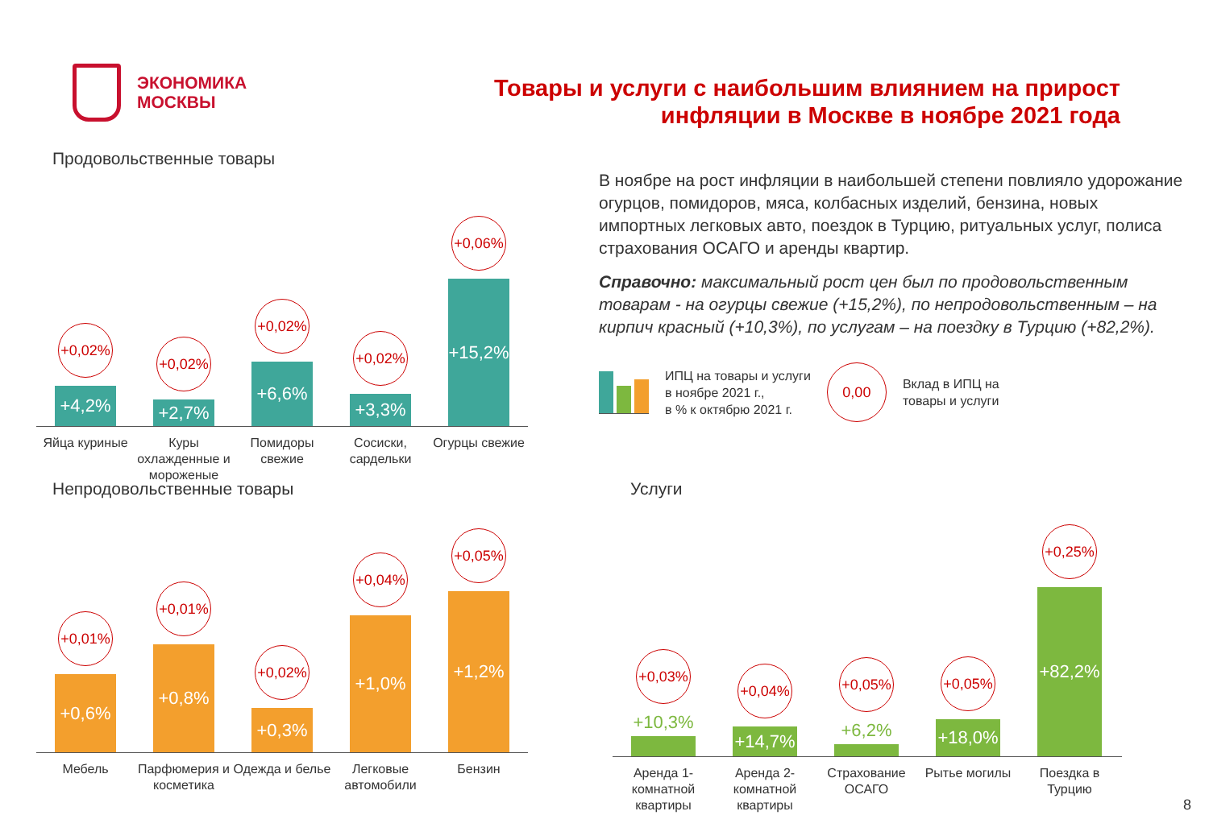ЭКОНОМИКА
МОСКВЫ
Товары и услуги с наибольшим влиянием на прирост
инфляции в Москве в ноябре 2021 года
Продовольственные товары
+0,02%
+4,2%
+0,02%
+2,7%
+0,02%
+6,6%
+0,02%
+3,3%
+0,06%
+15,2%
Яйца куриные Куры охлажденные и мороженые
Помидоры свежие
Сосиски, сардельки
Огурцы свежие
В ноябре на рост инфляции в наибольшей степени повлияло удорожание огурцов, помидоров, мяса, колбасных изделий, бензина, новых импортных легковых авто, поездок в Турцию, ритуальных услуг, полиса страхования ОСАГО и аренды квартир.
Справочно: максимальный рост цен был по продовольственным товарам - на огурцы свежие (+15,2%), по непродовольственным – на кирпич красный (+10,3%), по услугам – на поездку в Турцию (+82,2%).
ИПЦ на товары и услуги
в ноябре 2021 г.,
в % к октябрю 2021 г.
0,00
Вклад в ИПЦ на
товары и услуги
Непродовольственные товары
+0,01%
+0,6%
+0,01%
+0,8%
+0,02%
+0,3%
+0,04%
+1,0%
+0,05%
+1,2%
Мебель Парфюмерия и косметика
Одежда и белье
Легковые автомобили
Бензин
Услуги
+0,03%
+10,3%
+0,04%
+14,7%
+0,05%
+6,2%
+0,05%
+18,0%
+0,25%
+82,2%
Аренда 1-комнатной квартиры
Аренда 2-комнатной квартиры
Страхование ОСАГО
Рытье могилы Поездка в Турцию
8